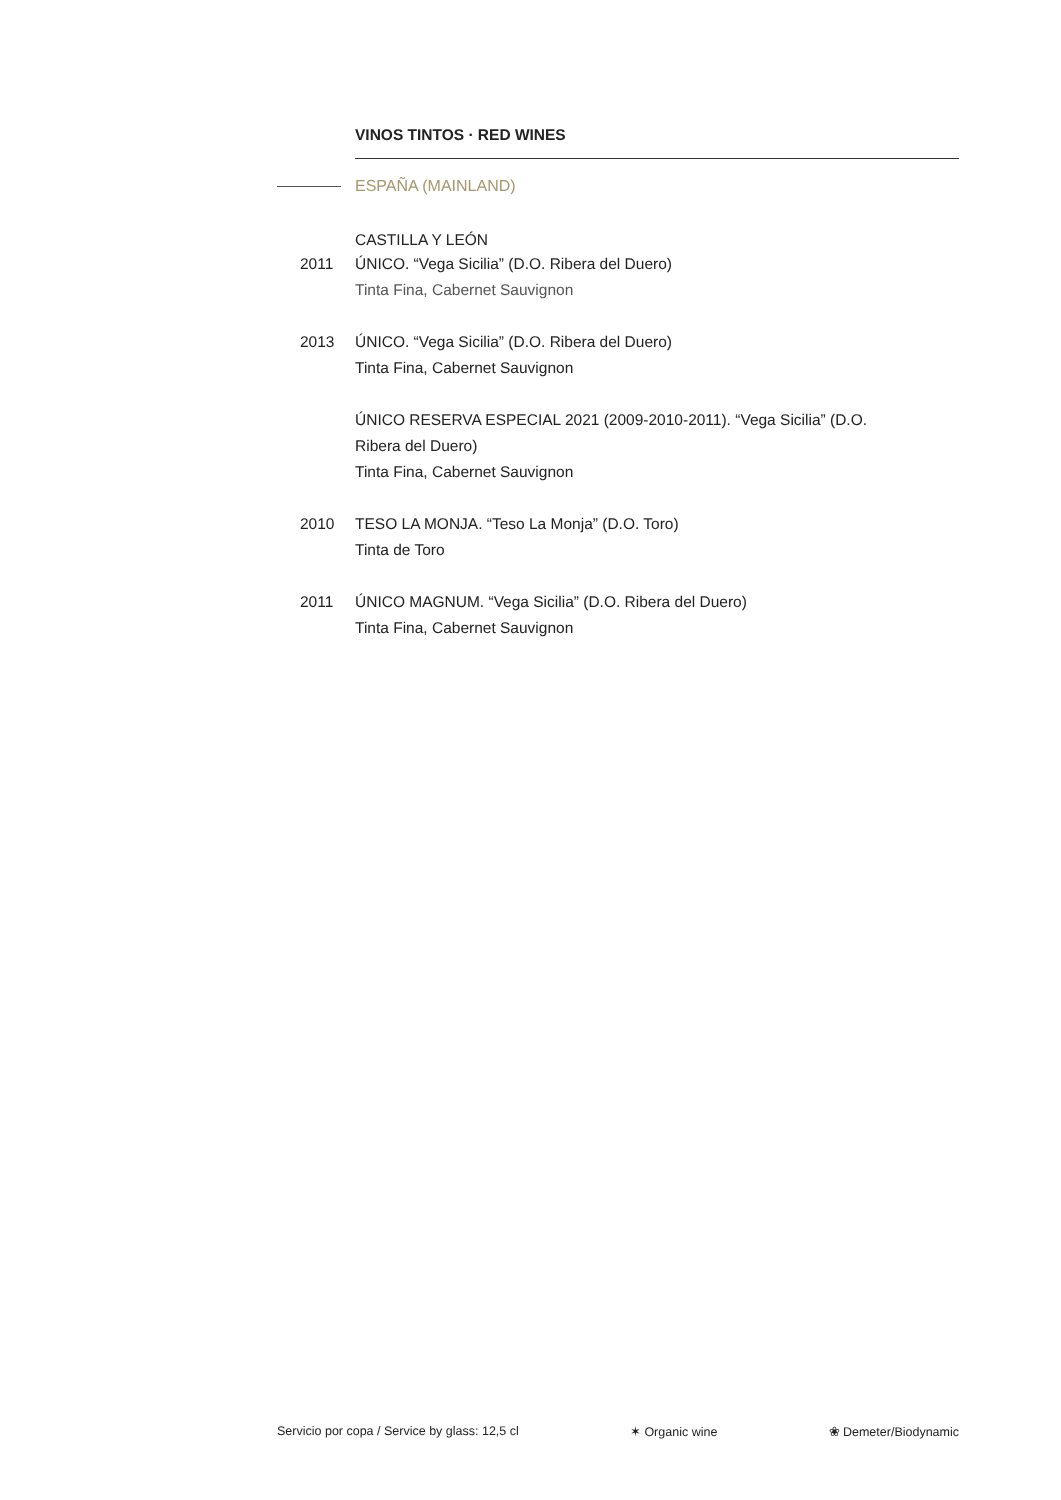VINOS TINTOS · RED WINES
ESPAÑA (MAINLAND)
CASTILLA Y LEÓN
2011 ÚNICO. “Vega Sicilia” (D.O. Ribera del Duero)
Tinta Fina, Cabernet Sauvignon
2013 ÚNICO. “Vega Sicilia” (D.O. Ribera del Duero)
Tinta Fina, Cabernet Sauvignon
ÚNICO RESERVA ESPECIAL 2021 (2009-2010-2011). “Vega Sicilia” (D.O. Ribera del Duero)
Tinta Fina, Cabernet Sauvignon
2010 TESO LA MONJA. “Teso La Monja” (D.O. Toro)
Tinta de Toro
2011 ÚNICO MAGNUM. “Vega Sicilia” (D.O. Ribera del Duero)
Tinta Fina, Cabernet Sauvignon
Servicio por copa / Service by glass: 12,5 cl ✶ Organic wine ❀ Demeter/Biodynamic